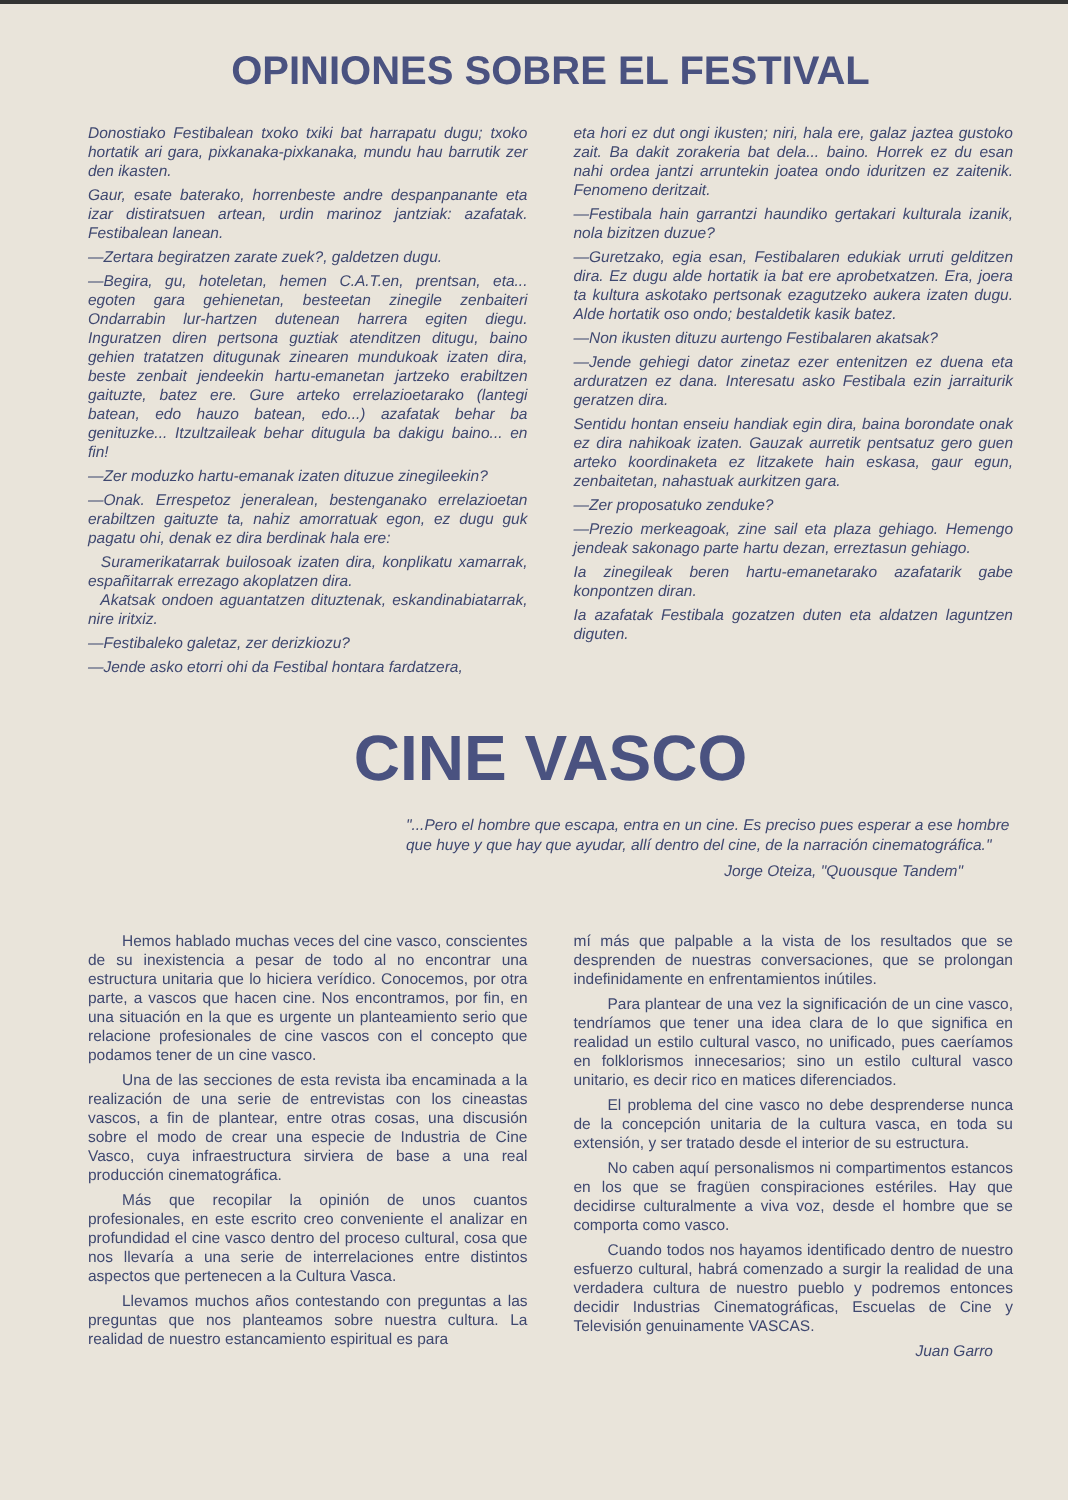OPINIONES SOBRE EL FESTIVAL
Donostiako Festibalean txoko txiki bat harrapatu dugu; txoko hortatik ari gara, pixkanaka-pixkanaka, mundu hau barrutik zer den ikasten.
Gaur, esate baterako, horrenbeste andre despanpanante eta izar distiratsuen artean, urdin marinoz jantziak: azafatak. Festibalean lanean.
—Zertara begiratzen zarate zuek?, galdetzen dugu.
—Begira, gu, hoteletan, hemen C.A.T.en, prentsan, eta... egoten gara gehienetan, besteetan zinegile zenbaiteri Ondarrabin lur-hartzen dutenean harrera egiten diegu. Inguratzen diren pertsona guztiak atenditzen ditugu, baino gehien tratatzen ditugunak zinearen mundukoak izaten dira, beste zenbait jendeekin hartu-emanetan jartzeko erabiltzen gaituzte, batez ere. Gure arteko errelazioetarako (lantegi batean, edo hauzo batean, edo...) azafatak behar ba genituzke... Itzultzaileak behar ditugula ba dakigu baino... en fin!
—Zer moduzko hartu-emanak izaten dituzue zinegileekin?
—Onak. Errespetoz jeneralean, bestenganako errelazioetan erabiltzen gaituzte ta, nahiz amorratuak egon, ez dugu guk pagatu ohi, denak ez dira berdinak hala ere:
Suramerikatarrak builosoak izaten dira, konplikatu xamarrak, españitarrak errezago akoplatzen dira.
Akatsak ondoen aguantatzen dituztenak, eskandinabiatarrak, nire iritxiz.
—Festibaleko galetaz, zer derizkiozu?
—Jende asko etorri ohi da Festibal hontara fardatzera,
eta hori ez dut ongi ikusten; niri, hala ere, galaz jaztea gustoko zait. Ba dakit zorakeria bat dela... baino. Horrek ez du esan nahi ordea jantzi arruntekin joatea ondo iduritzen ez zaitenik. Fenomeno deritzait.
—Festibala hain garrantzi haundiko gertakari kulturala izanik, nola bizitzen duzue?
—Guretzako, egia esan, Festibalaren edukiak urruti gelditzen dira. Ez dugu alde hortatik ia bat ere aprobetxatzen. Era, joera ta kultura askotako pertsonak ezagutzeko aukera izaten dugu. Alde hortatik oso ondo; bestaldetik kasik batez.
—Non ikusten dituzu aurtengo Festibalaren akatsak?
—Jende gehiegi dator zinetaz ezer entenitzen ez duena eta arduratzen ez dana. Interesatu asko Festibala ezin jarraiturik geratzen dira.
Sentidu hontan enseiu handiak egin dira, baina borondate onak ez dira nahikoak izaten. Gauzak aurretik pentsatuz gero guen arteko koordinaketa ez litzakete hain eskasa, gaur egun, zenbaitetan, nahastuak aurkitzen gara.
—Zer proposatuko zenduke?
—Prezio merkeagoak, zine sail eta plaza gehiago. Hemengo jendeak sakonago parte hartu dezan, erreztasun gehiago.
Ia zinegileak beren hartu-emanetarako azafatarik gabe konpontzen diran.
Ia azafatak Festibala gozatzen duten eta aldatzen laguntzen diguten.
CINE VASCO
"...Pero el hombre que escapa, entra en un cine. Es preciso pues esperar a ese hombre que huye y que hay que ayudar, allí dentro del cine, de la narración cinematográfica."
Jorge Oteiza, "Quousque Tandem"
Hemos hablado muchas veces del cine vasco, conscientes de su inexistencia a pesar de todo al no encontrar una estructura unitaria que lo hiciera verídico. Conocemos, por otra parte, a vascos que hacen cine. Nos encontramos, por fin, en una situación en la que es urgente un planteamiento serio que relacione profesionales de cine vascos con el concepto que podamos tener de un cine vasco.
Una de las secciones de esta revista iba encaminada a la realización de una serie de entrevistas con los cineastas vascos, a fin de plantear, entre otras cosas, una discusión sobre el modo de crear una especie de Industria de Cine Vasco, cuya infraestructura sirviera de base a una real producción cinematográfica.
Más que recopilar la opinión de unos cuantos profesionales, en este escrito creo conveniente el analizar en profundidad el cine vasco dentro del proceso cultural, cosa que nos llevaría a una serie de interrelaciones entre distintos aspectos que pertenecen a la Cultura Vasca.
Llevamos muchos años contestando con preguntas a las preguntas que nos planteamos sobre nuestra cultura. La realidad de nuestro estancamiento espiritual es para
mí más que palpable a la vista de los resultados que se desprenden de nuestras conversaciones, que se prolongan indefinidamente en enfrentamientos inútiles.
Para plantear de una vez la significación de un cine vasco, tendríamos que tener una idea clara de lo que significa en realidad un estilo cultural vasco, no unificado, pues caeríamos en folklorismos innecesarios; sino un estilo cultural vasco unitario, es decir rico en matices diferenciados.
El problema del cine vasco no debe desprenderse nunca de la concepción unitaria de la cultura vasca, en toda su extensión, y ser tratado desde el interior de su estructura.
No caben aquí personalismos ni compartimentos estancos en los que se fragüen conspiraciones estériles. Hay que decidirse culturalmente a viva voz, desde el hombre que se comporta como vasco.
Cuando todos nos hayamos identificado dentro de nuestro esfuerzo cultural, habrá comenzado a surgir la realidad de una verdadera cultura de nuestro pueblo y podremos entonces decidir Industrias Cinematográficas, Escuelas de Cine y Televisión genuinamente VASCAS.
Juan Garro